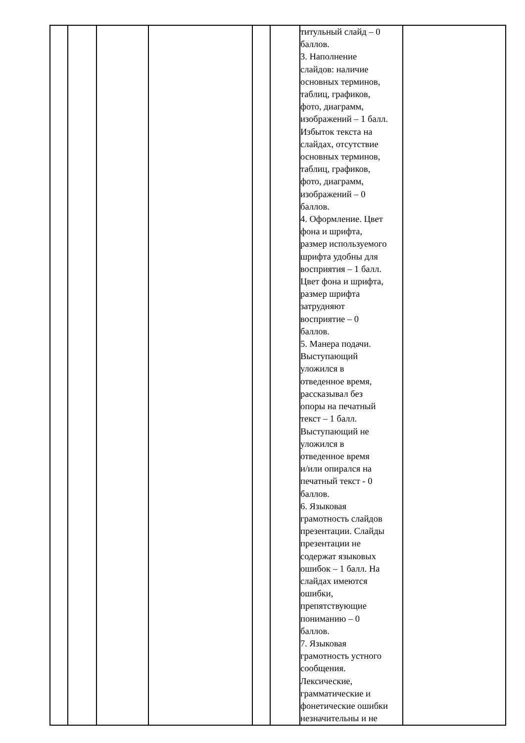| | | | | | | титульный слайд – 0 баллов. 3. Наполнение слайдов: наличие основных терминов, таблиц, графиков, фото, диаграмм, изображений – 1 балл. Избыток текста на слайдах, отсутствие основных терминов, таблиц, графиков, фото, диаграмм, изображений – 0 баллов. 4. Оформление. Цвет фона и шрифта, размер используемого шрифта удобны для восприятия – 1 балл. Цвет фона и шрифта, размер шрифта затрудняют восприятие – 0 баллов. 5. Манера подачи. Выступающий уложился в отведенное время, рассказывал без опоры на печатный текст – 1 балл. Выступающий не уложился в отведенное время и/или опирался на печатный текст - 0 баллов. 6. Языковая грамотность слайдов презентации. Слайды презентации не содержат языковых ошибок – 1 балл. На слайдах имеются ошибки, препятствующие пониманию – 0 баллов. 7. Языковая грамотность устного сообщения. Лексические, грамматические и фонетические ошибки незначительны и не | |